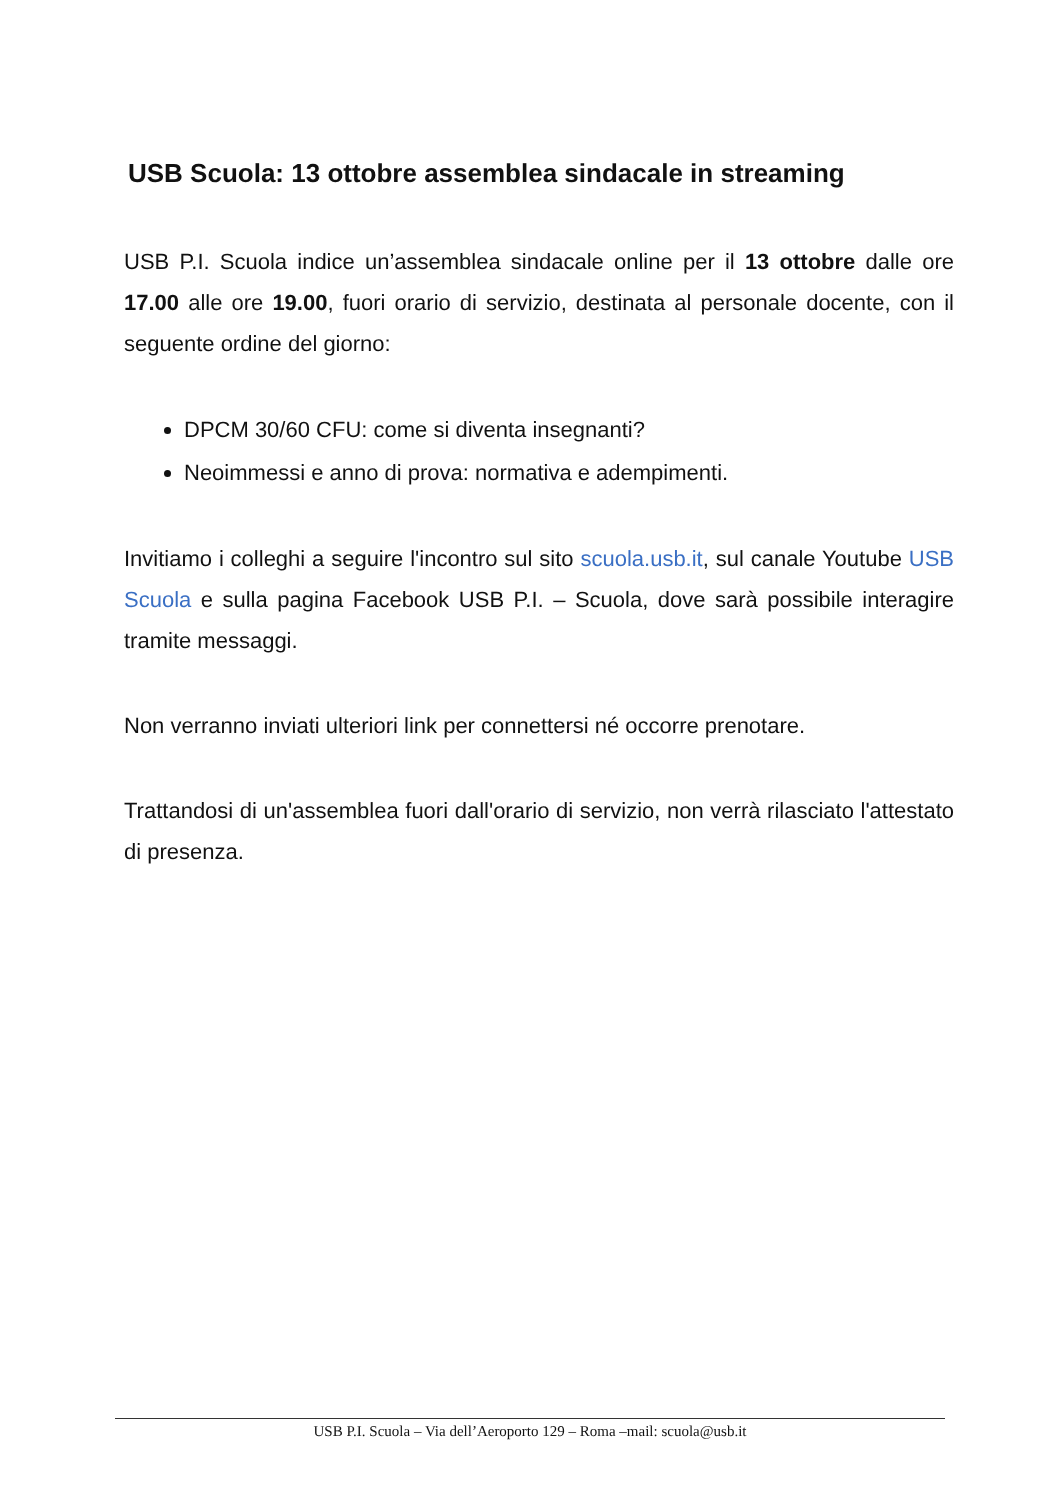USB Scuola: 13 ottobre assemblea sindacale in streaming
USB P.I. Scuola indice un’assemblea sindacale online per il 13 ottobre dalle ore 17.00 alle ore 19.00, fuori orario di servizio, destinata al personale docente, con il seguente ordine del giorno:
DPCM 30/60 CFU: come si diventa insegnanti?
Neoimmessi e anno di prova: normativa e adempimenti.
Invitiamo i colleghi a seguire l'incontro sul sito scuola.usb.it, sul canale Youtube USB Scuola e sulla pagina Facebook USB P.I. – Scuola, dove sarà possibile interagire tramite messaggi.
Non verranno inviati ulteriori link per connettersi né occorre prenotare.
Trattandosi di un'assemblea fuori dall'orario di servizio, non verrà rilasciato l'attestato di presenza.
USB P.I. Scuola – Via dell’Aeroporto 129 – Roma –mail: scuola@usb.it